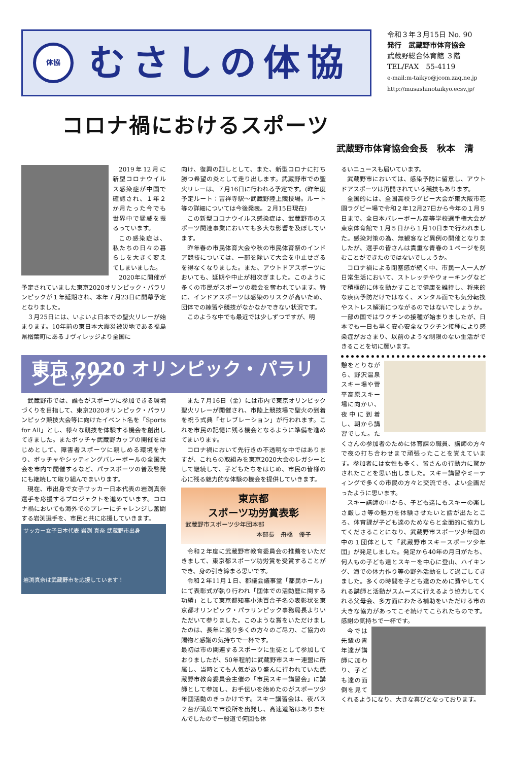体協
むさしの体協
令和３年３月15日 No. 90
発行　武蔵野市体育協会
武蔵野総合体育館 ３階
TEL/FAX　55-4119
e-mail:m-taikyo@jcom.zaq.ne.jp
http://musashinotaikyo.ecsv.jp/
コロナ禍におけるスポーツ
武蔵野市体育協会会長　秋本　清
2019年12月に新型コロナウイルス感染症が中国で確認され、１年２か月たった今でも世界中で猛威を振るっています。
この感染症は、私たちの日々の暮らしを大きく変えてしまいました。
2020年に開催が予定されていました東京2020オリンピック・パラリンピックが１年延期され、本年７月23日に開幕予定となりました。
３月25日には、いよいよ日本での聖火リレーが始まります。10年前の東日本大震災被災地である福島県楢葉町にあるＪヴィレッジより全国に
向け、復興の証しとして、また、新型コロナに打ち勝つ希望の炎として走り出します。武蔵野市での聖火リレーは、７月16日に行われる予定です。(昨年度予定ルート：吉祥寺駅～武蔵野陸上競技場。ルート等の詳細については今後発表。２月15日現在)
この新型コロナウイルス感染症は、武蔵野市のスポーツ関連事業においても多大な影響を及ぼしています。
昨年春の市民体育大会や秋の市民体育祭のインドア競技については、一部を除いて大会を中止せざるを得なくなりました。また、アウトドアスポーツにおいても、延期や中止が相次ぎました。このように多くの市民がスポーツの機会を奪われています。特に、インドアスポーツは感染のリスクが高いため、団体での練習や競技がなかなかできない状況です。
このような中でも最近では少しずつですが、明
るいニュースも届いています。
武蔵野市においては、感染予防に留意し、アウトドアスポーツは再開されている競技もあります。
全国的には、全国高校ラグビー大会が東大阪市花園ラグビー場で令和２年12月27日から今年の１月９日まで、全日本バレーボール高等学校選手権大会が東京体育館で１月５日から１月10日まで行われました。感染対策の為、無観客など異例の開催となりましたが、選手の皆さんは貴重な青春の１ページを刻むことができたのではないでしょうか。
コロナ禍による閉塞感が続く中、市民一人一人が日常生活において、ストレッチやウォーキングなどで積極的に体を動かすことで健康を維持し、将来的な疾病予防だけではなく、メンタル面でも気分転換やストレス解消につながるのではないでしょうか。一部の国ではワクチンの接種が始まりましたが、日本でも一日も早く安心安全なワクチン接種により感染症がおさまり、以前のような制限のない生活ができることを切に願います。
憩をとりながら、野沢温泉スキー場や菅平高原スキー場に向かい、夜中に到着し、朝から講習でした。たくさんの参加者のために体育課の職員、講師の方々で夜の打ち合わせまで頑張ったことを覚えています。参加者には女性も多く、皆さんの行動力に驚かされたことを思い出しました。スキー講習やミーティングで多くの市民の方々と交流でき、よい企画だったように思います。
スキー講師の中から、子ども達にもスキーの楽しさ厳しさ等の魅力を体験させたいと話が出たところ、体育課が子ども達のためならと全面的に協力してくださることになり、武蔵野市スポーツ少年団の中の１団体として「武蔵野市スキースポーツ少年団」が発足しました。発足から40年の月日がたち、何人もの子ども達とスキーを中心に登山、ハイキング、海での体力作り等の野外活動をして過ごしてきました。多くの時間を子ども達のために費やしてくれる講師と活動がスムーズに行えるよう協力してくれる父母会、多方面にわたる補助をいただける市の大きな協力があってこそ続けてこられたものです。感謝の気持ちで一杯です。
今では先輩の青年達が講師に加わり、子ども達の面倒を見てくれるようになり、大きな喜びとなっております。
東京 2020 オリンピック・パラリンピック
武蔵野市では、誰もがスポーツに参加できる環境づくりを目指して、東京2020オリンピック・パラリンピック競技大会等に向けたイベント名を「Sports for All」とし、様々な競技を体験する機会を創出してきました。またボッチャ武蔵野カップの開催をはじめとして、障害者スポーツに親しめる環境を作り、ボッチャやシッティングバレーボールの全国大会を市内で開催するなど、パラスポーツの普及啓発にも継続して取り組んでまいります。
現在、市出身で女子サッカー日本代表の岩渕真奈選手を応援するプロジェクトを進めています。コロナ禍においても海外でのプレーにチャレンジし奮闘する岩渕選手を、市民と共に応援していきます。
サッカー女子日本代表 岩渕 真奈 武蔵野市出身
岩渕真奈は武蔵野市を応援しています！
また７月16日（金）には市内で東京オリンピック聖火リレーが開催され、市陸上競技場で聖火の到着を祝う式典「セレブレーション」が行われます。これを市民の記憶に残る機会となるように準備を進めてまいります。
コロナ禍において先行きの不透明な中ではありますが、これらの取組みを東京2020大会のレガシーとして継続して、子どもたちをはじめ、市民の皆様の心に残る魅力的な体験の機会を提供していきます。
東京都
スポーツ功労賞表彰
武蔵野市スポーツ少年団本部
本部長　舟橋　優子
令和２年度に武蔵野市教育委員会の推薦をいただきまして、東京都スポーツ功労賞を受賞することができ、身の引き締まる思いです。
令和２年11月１日、都議会議事堂「都民ホール」にて表彰式が執り行われ「団体での活動歴に関する功績」として東京都知事小池百合子名の表彰状を東京都オリンピック・パラリンピック事務局長よりいただいて参りました。このような賞をいただけましたのは、長年に渡り多くの方々のご尽力、ご協力の賜物と感謝の気持ちで一杯です。
最初は市の関連するスポーツに生徒として参加しておりましたが、50年程前に武蔵野市スキー連盟に所属し、当時とても人気があり盛んに行われていた武蔵野市教育委員会主催の「市民スキー講習会」に講師として参加し、お手伝いを始めたのがスポーツ少年団活動のきっかけです。スキー講習会は、夜バス２台が満席で市役所を出発し、高速道路はありませんでしたので一般道で何回も休